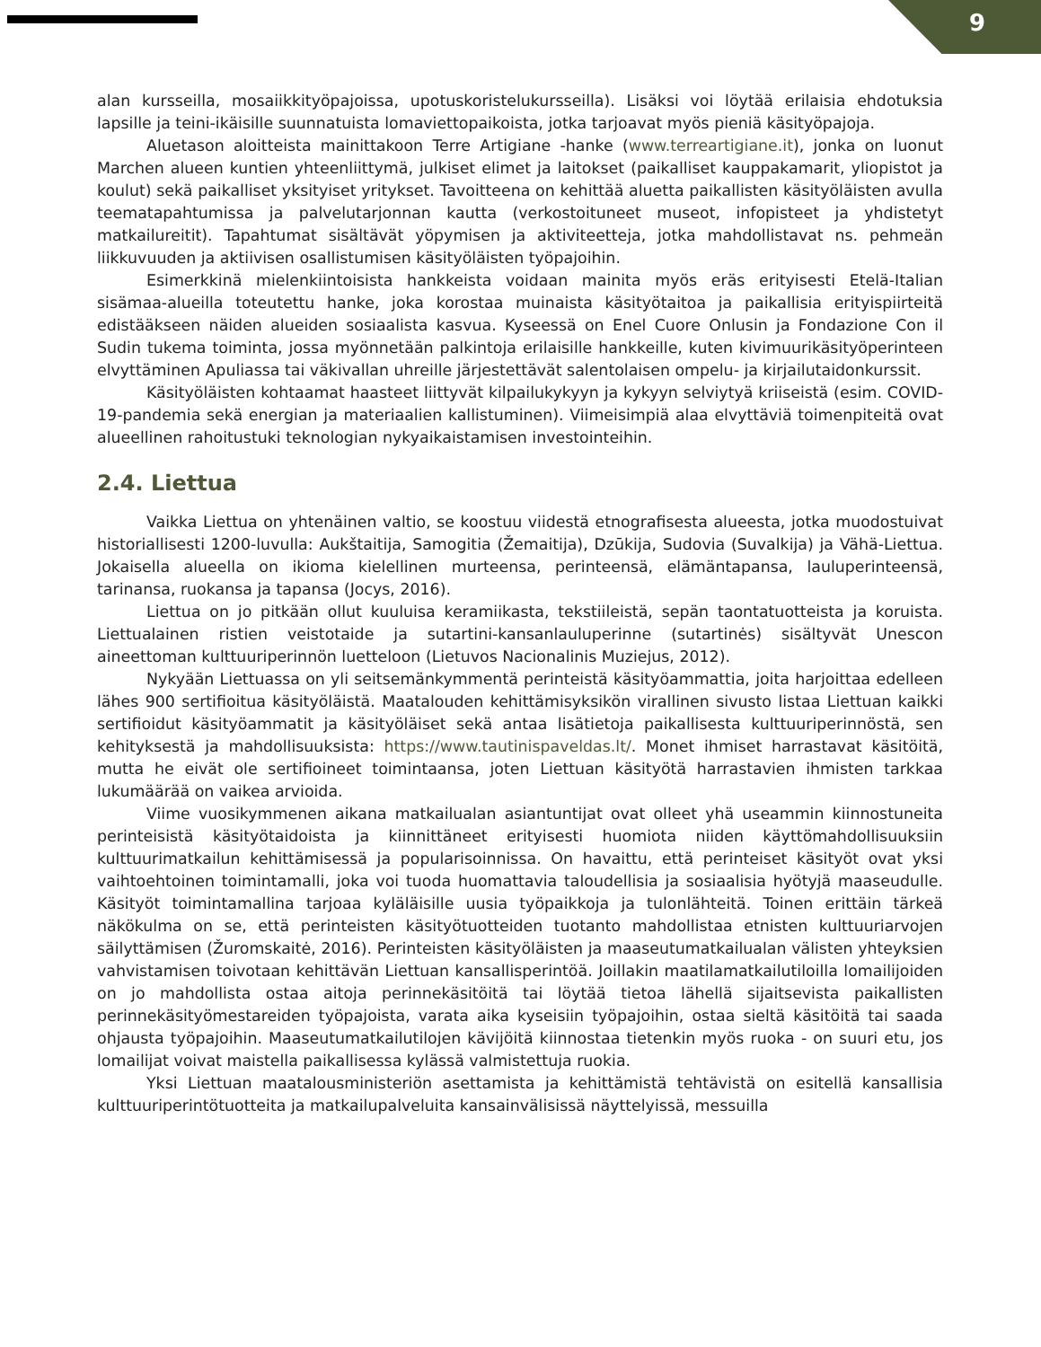9
alan kursseilla, mosaiikkityöpajoissa, upotuskoristelukursseilla). Lisäksi voi löytää erilaisia ehdotuksia lapsille ja teini-ikäisille suunnatuista lomaviettopaikoista, jotka tarjoavat myös pieniä käsityöpajoja.
Aluetason aloitteista mainittakoon Terre Artigiane -hanke (www.terreartigiane.it), jonka on luonut Marchen alueen kuntien yhteenliittymä, julkiset elimet ja laitokset (paikalliset kauppakamarit, yliopistot ja koulut) sekä paikalliset yksityiset yritykset. Tavoitteena on kehittää aluetta paikallisten käsityöläisten avulla teematapahtumissa ja palvelutarjonnan kautta (verkostoituneet museot, infopisteet ja yhdistetyt matkailureitit). Tapahtumat sisältävät yöpymisen ja aktiviteetteja, jotka mahdollistavat ns. pehmeän liikkuvuuden ja aktiivisen osallistumisen käsityöläisten työpajoihin.
Esimerkkinä mielenkiintoisista hankkeista voidaan mainita myös eräs erityisesti Etelä-Italian sisämaa-alueilla toteutettu hanke, joka korostaa muinaista käsityötaitoa ja paikallisia erityispiirteitä edistääkseen näiden alueiden sosiaalista kasvua. Kyseessä on Enel Cuore Onlusin ja Fondazione Con il Sudin tukema toiminta, jossa myönnetään palkintoja erilaisille hankkeille, kuten kivimuurikäsityöperinteen elvyttäminen Apuliassa tai väkivallan uhreille järjestettävät salentolaisen ompelu- ja kirjailutaidonkurssit.
Käsityöläisten kohtaamat haasteet liittyvät kilpailukykyyn ja kykyyn selviytyä kriiseistä (esim. COVID-19-pandemia sekä energian ja materiaalien kallistuminen). Viimeisimpiä alaa elvyttäviä toimenpiteitä ovat alueellinen rahoitustuki teknologian nykyaikaistamisen investointeihin.
2.4. Liettua
Vaikka Liettua on yhtenäinen valtio, se koostuu viidestä etnografisesta alueesta, jotka muodostuivat historiallisesti 1200-luvulla: Aukštaitija, Samogitia (Žemaitija), Dzūkija, Sudovia (Suvalkija) ja Vähä-Liettua. Jokaisella alueella on ikioma kielellinen murteensa, perinteensä, elämäntapansa, lauluperinteensä, tarinansa, ruokansa ja tapansa (Jocys, 2016).
Liettua on jo pitkään ollut kuuluisa keramiikasta, tekstiileistä, sepän taontatuotteista ja koruista. Liettualainen ristien veistotaide ja sutartini-kansanlauluperinne (sutartinės) sisältyvät Unescon aineettoman kulttuuriperinnön luetteloon (Lietuvos Nacionalinis Muziejus, 2012).
Nykyään Liettuassa on yli seitsemänkymmentä perinteistä käsityöammattia, joita harjoittaa edelleen lähes 900 sertifioitua käsityöläistä. Maatalouden kehittämisyksikön virallinen sivusto listaa Liettuan kaikki sertifioidut käsityöammatit ja käsityöläiset sekä antaa lisätietoja paikallisesta kulttuuriperinnöstä, sen kehityksestä ja mahdollisuuksista: https://www.tautinispaveldas.lt/. Monet ihmiset harrastavat käsitöitä, mutta he eivät ole sertifioineet toimintaansa, joten Liettuan käsityötä harrastavien ihmisten tarkkaa lukumäärää on vaikea arvioida.
Viime vuosikymmenen aikana matkailualan asiantuntijat ovat olleet yhä useammin kiinnostuneita perinteisistä käsityötaidoista ja kiinnittäneet erityisesti huomiota niiden käyttömahdollisuuksiin kulttuurimatkailun kehittämisessä ja popularisoinnissa. On havaittu, että perinteiset käsityöt ovat yksi vaihtoehtoinen toimintamalli, joka voi tuoda huomattavia taloudellisia ja sosiaalisia hyötyjä maaseudulle. Käsityöt toimintamallina tarjoaa kyläläisille uusia työpaikkoja ja tulonlähteitä. Toinen erittäin tärkeä näkökulma on se, että perinteisten käsityötuotteiden tuotanto mahdollistaa etnisten kulttuuriarvojen säilyttämisen (Žuromskaitė, 2016). Perinteisten käsityöläisten ja maaseutumatkailualan välisten yhteyksien vahvistamisen toivotaan kehittävän Liettuan kansallisperintöä. Joillakin maatilamatkailutiloilla lomailijoiden on jo mahdollista ostaa aitoja perinnekäsitöitä tai löytää tietoa lähellä sijaitsevista paikallisten perinnekäsityömestareiden työpajoista, varata aika kyseisiin työpajoihin, ostaa sieltä käsitöitä tai saada ohjausta työpajoihin. Maaseutumatkailutilojen kävijöitä kiinnostaa tietenkin myös ruoka - on suuri etu, jos lomailijat voivat maistella paikallisessa kylässä valmistettuja ruokia.
Yksi Liettuan maatalousministeriön asettamista ja kehittämistä tehtävistä on esitellä kansallisia kulttuuriperintötuotteita ja matkailupalveluita kansainvälisissä näyttelyissä, messuilla